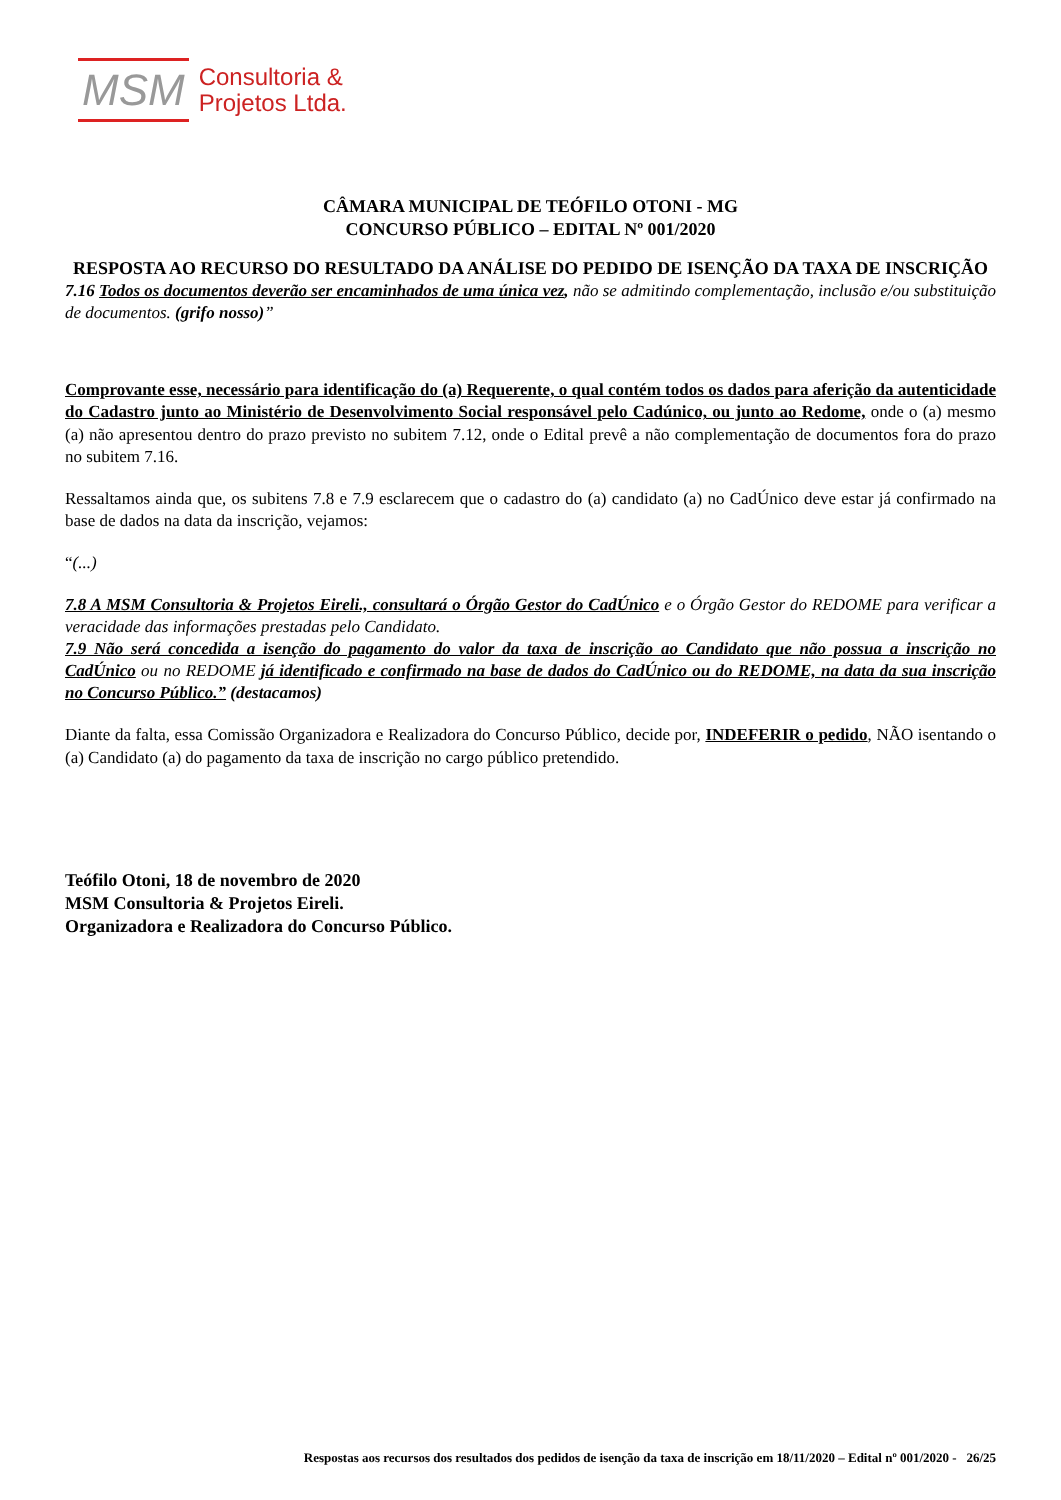MSM Consultoria &
Projetos Ltda.
CÂMARA MUNICIPAL DE TEÓFILO OTONI - MG
CONCURSO PÚBLICO – EDITAL Nº 001/2020
RESPOSTA AO RECURSO DO RESULTADO DA ANÁLISE DO PEDIDO DE ISENÇÃO DA TAXA DE INSCRIÇÃO
7.16 Todos os documentos deverão ser encaminhados de uma única vez, não se admitindo complementação, inclusão e/ou substituição de documentos. (grifo nosso)”
Comprovante esse, necessário para identificação do (a) Requerente, o qual contém todos os dados para aferição da autenticidade do Cadastro junto ao Ministério de Desenvolvimento Social responsável pelo Cadúnico, ou junto ao Redome, onde o (a) mesmo (a) não apresentou dentro do prazo previsto no subitem 7.12, onde o Edital prevê a não complementação de documentos fora do prazo no subitem 7.16.
Ressaltamos ainda que, os subitens 7.8 e 7.9 esclarecem que o cadastro do (a) candidato (a) no CadÚnico deve estar já confirmado na base de dados na data da inscrição, vejamos:
“(...)
7.8 A MSM Consultoria & Projetos Eireli., consultará o Órgão Gestor do CadÚnico e o Órgão Gestor do REDOME para verificar a veracidade das informações prestadas pelo Candidato.
7.9 Não será concedida a isenção do pagamento do valor da taxa de inscrição ao Candidato que não possua a inscrição no CadÚnico ou no REDOME já identificado e confirmado na base de dados do CadÚnico ou do REDOME, na data da sua inscrição no Concurso Público.” (destacamos)
Diante da falta, essa Comissão Organizadora e Realizadora do Concurso Público, decide por, INDEFERIR o pedido, NÃO isentando o (a) Candidato (a) do pagamento da taxa de inscrição no cargo público pretendido.
Teófilo Otoni, 18 de novembro de 2020
MSM Consultoria & Projetos Eireli.
Organizadora e Realizadora do Concurso Público.
Respostas aos recursos dos resultados dos pedidos de isenção da taxa de inscrição em 18/11/2020 – Edital nº 001/2020 - 26/25